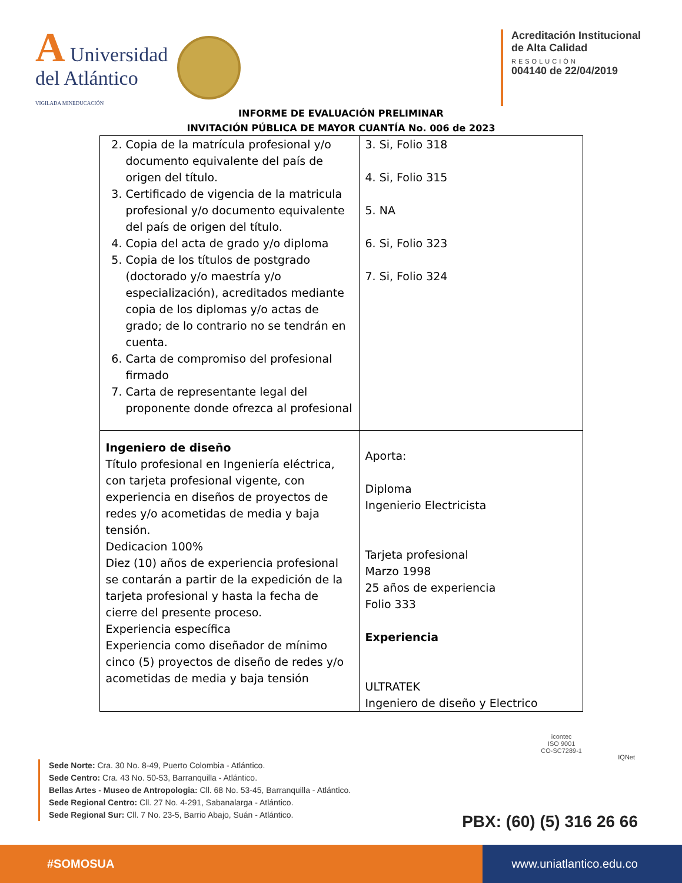A Universidad
del Atlántico
VIGILADA MINEDUCACIÓN
Acreditación Institucional
de Alta Calidad
RESOLUCIÓN
004140 de 22/04/2019
INFORME DE EVALUACIÓN PRELIMINAR
INVITACIÓN PÚBLICA DE MAYOR CUANTÍA No. 006 de 2023
| 2. Copia de la matrícula profesional y/o documento equivalente del país de origen del título. 3. Certificado de vigencia de la matricula profesional y/o documento equivalente del país de origen del título. 4. Copia del acta de grado y/o diploma 5. Copia de los títulos de postgrado (doctorado y/o maestría y/o especialización), acreditados mediante copia de los diplomas y/o actas de grado; de lo contrario no se tendrán en cuenta. 6. Carta de compromiso del profesional firmado 7. Carta de representante legal del proponente donde ofrezca al profesional | 3. Si, Folio 318 4. Si, Folio 315 5. NA 6. Si, Folio 323 7. Si, Folio 324 |
| Ingeniero de diseño Título profesional en Ingeniería eléctrica, con tarjeta profesional vigente, con experiencia en diseños de proyectos de redes y/o acometidas de media y baja tensión. Dedicacion 100% Diez (10) años de experiencia profesional se contarán a partir de la expedición de la tarjeta profesional y hasta la fecha de cierre del presente proceso. Experiencia específica Experiencia como diseñador de mínimo cinco (5) proyectos de diseño de redes y/o acometidas de media y baja tensión | Aporta: Diploma Ingenierio Electricista Tarjeta profesional Marzo 1998 25 años de experiencia Folio 333 Experiencia ULTRATEK Ingeniero de diseño y Electrico |
Sede Norte: Cra. 30 No. 8-49, Puerto Colombia - Atlántico.
Sede Centro: Cra. 43 No. 50-53, Barranquilla - Atlántico.
Bellas Artes - Museo de Antropologia: Cll. 68 No. 53-45, Barranquilla - Atlántico.
Sede Regional Centro: Cll. 27 No. 4-291, Sabanalarga - Atlántico.
Sede Regional Sur: Cll. 7 No. 23-5, Barrio Abajo, Suán - Atlántico.
icontec
ISO 9001
CO-SC7289-1
IQNet
PBX: (60) (5) 316 26 66
#SOMOSUA www.uniatlantico.edu.co